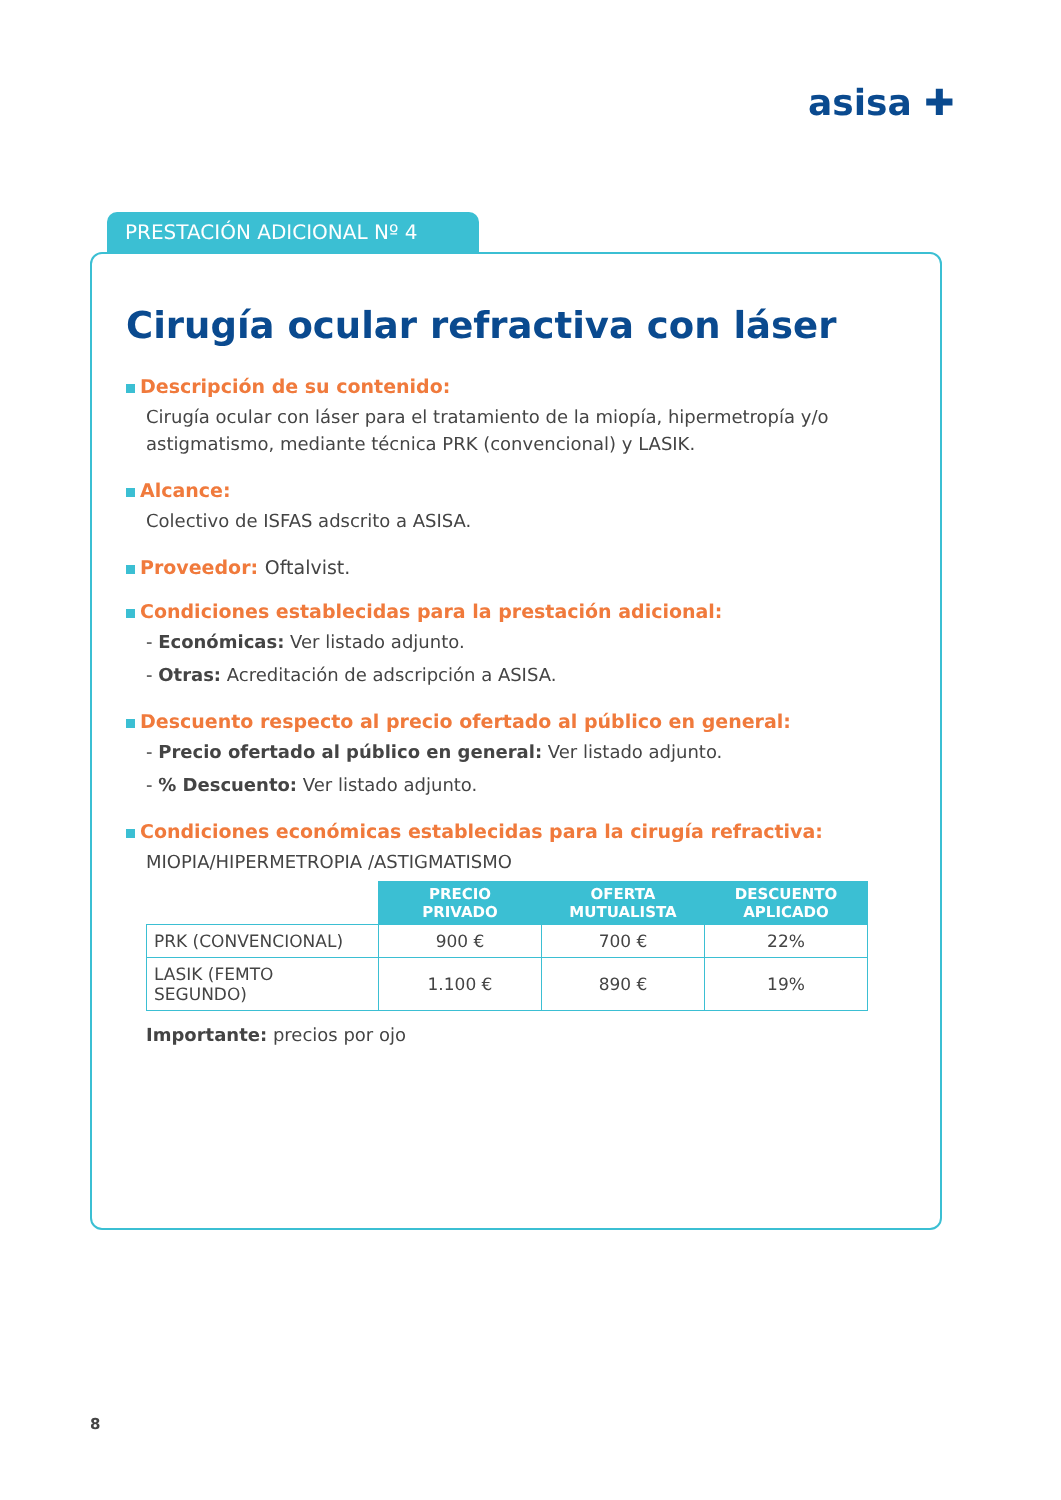asisa ✚
PRESTACIÓN ADICIONAL Nº 4
Cirugía ocular refractiva con láser
Descripción de su contenido:
Cirugía ocular con láser para el tratamiento de la miopía, hipermetropía y/o astigmatismo, mediante técnica PRK (convencional) y LASIK.
Alcance:
Colectivo de ISFAS adscrito a ASISA.
Proveedor: Oftalvist.
Condiciones establecidas para la prestación adicional:
- Económicas: Ver listado adjunto.
- Otras: Acreditación de adscripción a ASISA.
Descuento respecto al precio ofertado al público en general:
- Precio ofertado al público en general: Ver listado adjunto.
- % Descuento: Ver listado adjunto.
Condiciones económicas establecidas para la cirugía refractiva:
MIOPIA/HIPERMETROPIA /ASTIGMATISMO
| | PRECIO PRIVADO | OFERTA MUTUALISTA | DESCUENTO APLICADO |
| PRK (CONVENCIONAL) | 900 € | 700 € | 22% |
| LASIK (FEMTO SEGUNDO) | 1.100 € | 890 € | 19% |
Importante: precios por ojo
8